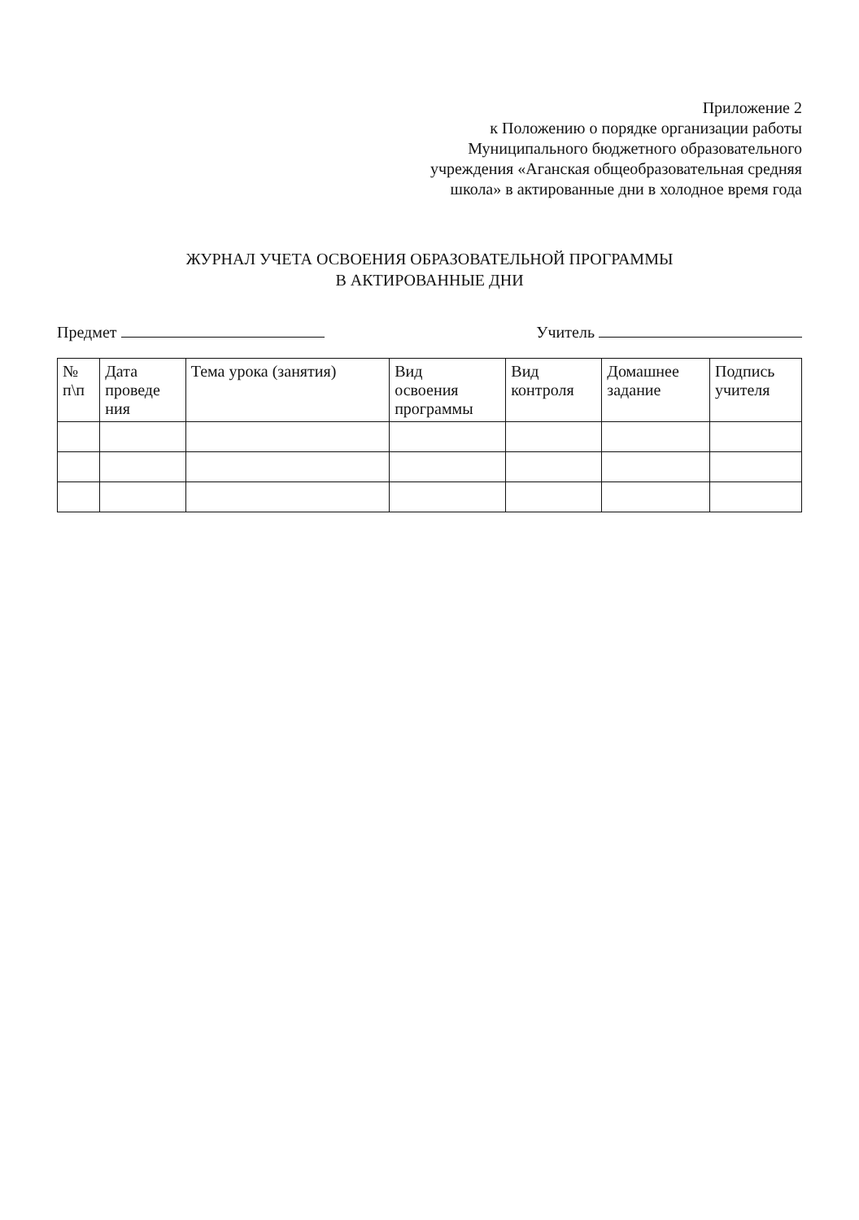Приложение 2
к Положению о порядке организации работы
Муниципального бюджетного образовательного
учреждения «Аганская общеобразовательная средняя
школа» в актированные дни в холодное время года
ЖУРНАЛ УЧЕТА ОСВОЕНИЯ ОБРАЗОВАТЕЛЬНОЙ ПРОГРАММЫ
В АКТИРОВАННЫЕ ДНИ
Предмет Учитель
| № п\п | Дата проведе ния | Тема урока (занятия) | Вид освоения программы | Вид контроля | Домашнее задание | Подпись учителя |
| --- | --- | --- | --- | --- | --- | --- |